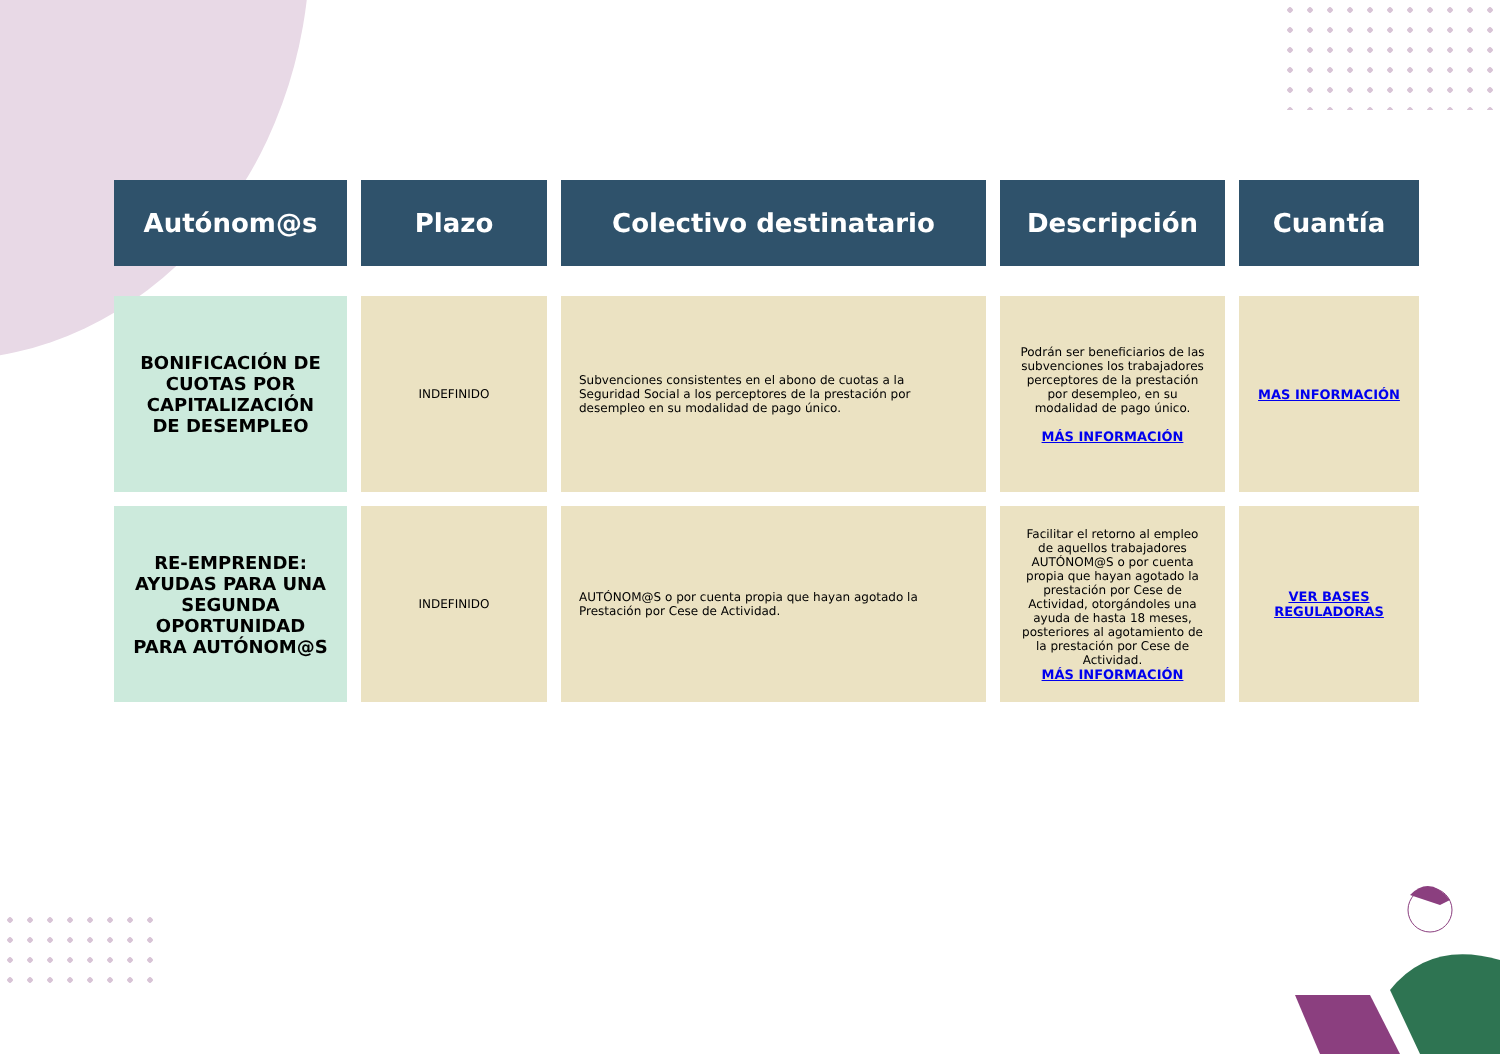| Autónom@s | Plazo | Colectivo destinatario | Descripción | Cuantía |
| --- | --- | --- | --- | --- |
| BONIFICACIÓN DE CUOTAS POR CAPITALIZACIÓN DE DESEMPLEO | INDEFINIDO | Subvenciones consistentes en el abono de cuotas a la Seguridad Social a los perceptores de la prestación por desempleo en su modalidad de pago único. | Podrán ser beneficiarios de las subvenciones los trabajadores perceptores de la prestación por desempleo, en su modalidad de pago único. MÁS INFORMACIÓN | MAS INFORMACIÓN |
| RE-EMPRENDE: AYUDAS PARA UNA SEGUNDA OPORTUNIDAD PARA AUTÓNOM@S | INDEFINIDO | AUTÓNOM@S o por cuenta propia que hayan agotado la Prestación por Cese de Actividad. | Facilitar el retorno al empleo de aquellos trabajadores AUTÓNOM@S o por cuenta propia que hayan agotado la prestación por Cese de Actividad, otorgándoles una ayuda de hasta 18 meses, posteriores al agotamiento de la prestación por Cese de Actividad. MÁS INFORMACIÓN | VER BASES REGULADORAS |